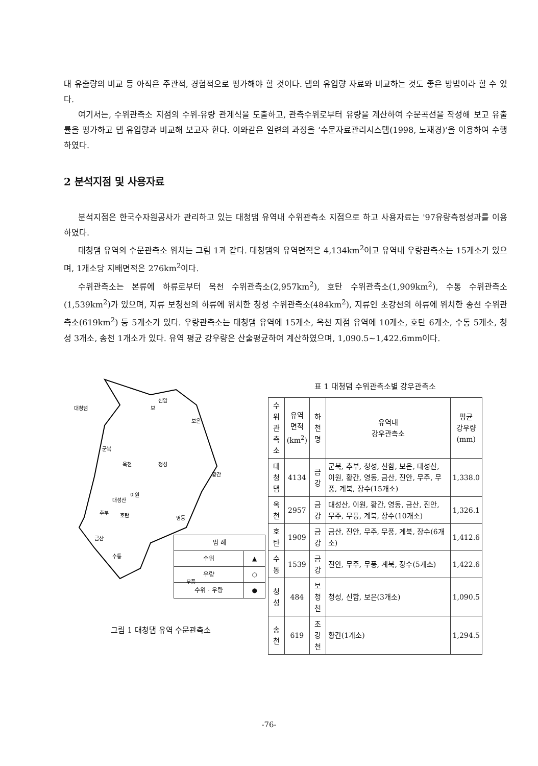대 유출량의 비교 등 아직은 주관적, 경험적으로 평가해야 할 것이다. 댐의 유입량 자료와 비교하는 것도 좋은 방법이라 할 수 있다.
여기서는, 수위관측소 지점의 수위-유량 관계식을 도출하고, 관측수위로부터 유량을 계산하여 수문곡선을 작성해 보고 유출률을 평가하고 댐 유입량과 비교해 보고자 한다. 이와같은 일련의 과정을 ‘수문자료관리시스템(1998, 노재경)’을 이용하여 수행하였다.
2 분석지점 및 사용자료
분석지점은 한국수자원공사가 관리하고 있는 대청댐 유역내 수위관측소 지점으로 하고 사용자료는 '97유량측정성과를 이용하였다.
대청댐 유역의 수문관측소 위치는 그림 1과 같다. 대청댐의 유역면적은 4,134km<sup>2</sup>이고 유역내 우량관측소는 15개소가 있으며, 1개소당 지배면적은 276km<sup>2</sup>이다.
수위관측소는 본류에 하류로부터 옥천 수위관측소(2,957km<sup>2</sup>), 호탄 수위관측소(1,909km<sup>2</sup>), 수통 수위관측소(1,539km<sup>2</sup>)가 있으며, 지류 보청천의 하류에 위치한 청성 수위관측소(484km<sup>2</sup>), 지류인 초강천의 하류에 위치한 송천 수위관측소(619km<sup>2</sup>) 등 5개소가 있다. 우량관측소는 대청댐 유역에 15개소, 옥천 지점 유역에 10개소, 호탄 6개소, 수통 5개소, 청성 3개소, 송천 1개소가 있다. 유역 평균 강우량은 산술평균하여 계산하였으며, 1,090.5~1,422.6mm이다.
대청댐
보
신암
보은
군북
옥천
청성
황간
이원
대성산
추부
호탄
영동
금산
수통
무풍
| 범 례 | |
| 수위 | ▲ |
| 우량 | ○ |
| 수위 · 우량 | ● |
그림 1 대청댐 유역 수문관측소
표 1 대청댐 수위관측소별 강우관측소
| 수위 관측소 | 유역 면적 (km<sup>2</sup>) | 하천명 | 유역내 강우관측소 | 평균 강우량 (mm) |
| --- | --- | --- | --- | --- |
| 대청댐 | 4134 | 금강 | 군북, 추부, 청성, 신함, 보은, 대성산, 이원, 황간, 영동, 금산, 진안, 무주, 무풍, 계북, 장수(15개소) | 1,338.0 |
| 옥천 | 2957 | 금강 | 대성산, 이원, 황간, 영동, 금산, 진안, 무주, 무풍, 계북, 장수(10개소) | 1,326.1 |
| 호탄 | 1909 | 금강 | 금산, 진안, 무주, 무풍, 계북, 장수(6개소) | 1,412.6 |
| 수통 | 1539 | 금강 | 진안, 무주, 무풍, 계북, 장수(5개소) | 1,422.6 |
| 청성 | 484 | 보청천 | 청성, 신함, 보은(3개소) | 1,090.5 |
| 송천 | 619 | 초강천 | 황간(1개소) | 1,294.5 |
-76-